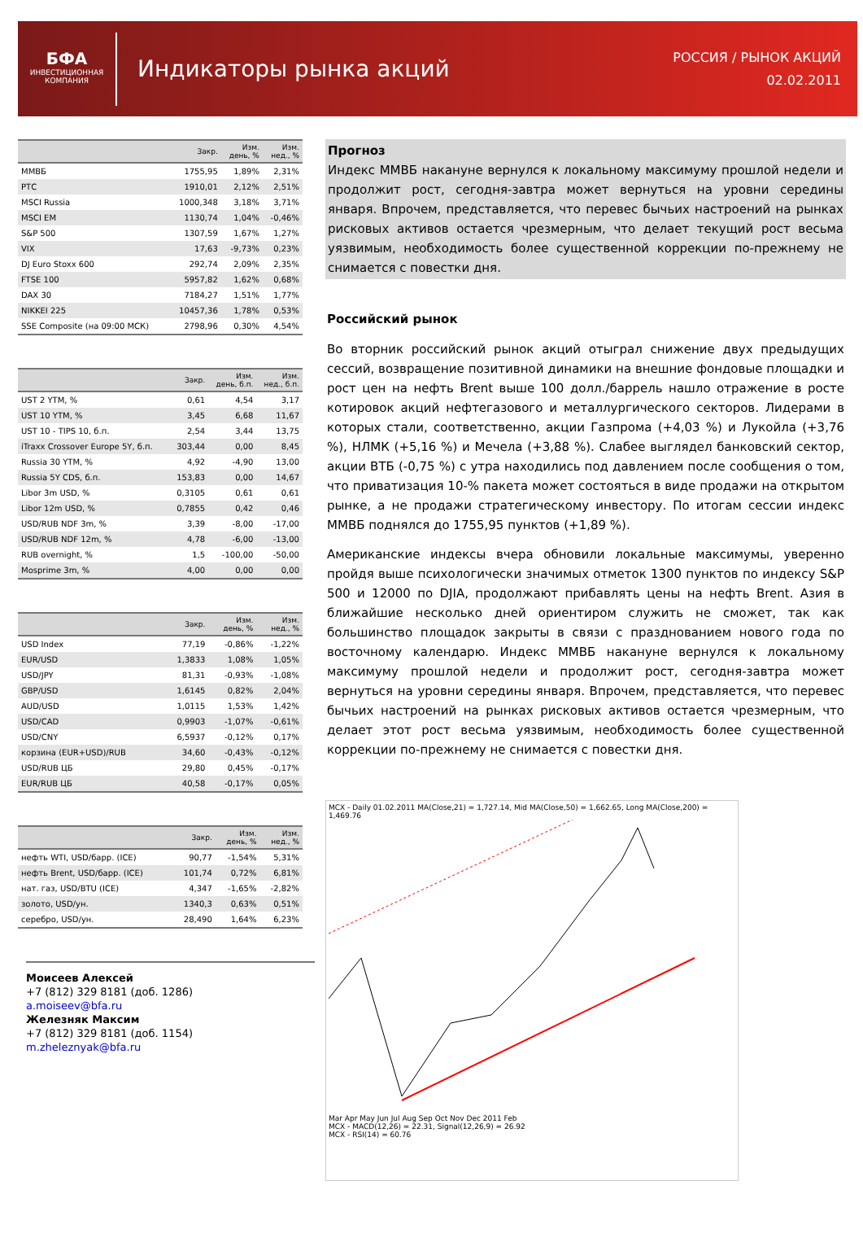БФА
ИНВЕСТИЦИОННАЯ
КОМПАНИЯ
Индикаторы рынка акций
РОССИЯ / РЫНОК АКЦИЙ
02.02.2011
| | Закр. | Изм. день, % | Изм. нед., % |
| --- | --- | --- | --- |
| ММВБ | 1755,95 | 1,89% | 2,31% |
| РТС | 1910,01 | 2,12% | 2,51% |
| MSCI Russia | 1000,348 | 3,18% | 3,71% |
| MSCI EM | 1130,74 | 1,04% | -0,46% |
| S&P 500 | 1307,59 | 1,67% | 1,27% |
| VIX | 17,63 | -9,73% | 0,23% |
| DJ Euro Stoxx 600 | 292,74 | 2,09% | 2,35% |
| FTSE 100 | 5957,82 | 1,62% | 0,68% |
| DAX 30 | 7184,27 | 1,51% | 1,77% |
| NIKKEI 225 | 10457,36 | 1,78% | 0,53% |
| SSE Composite (на 09:00 МСК) | 2798,96 | 0,30% | 4,54% |
| | Закр. | Изм. день, б.п. | Изм. нед., б.п. |
| --- | --- | --- | --- |
| UST 2 YTM, % | 0,61 | 4,54 | 3,17 |
| UST 10 YTM, % | 3,45 | 6,68 | 11,67 |
| UST 10 - TIPS 10, б.п. | 2,54 | 3,44 | 13,75 |
| iTraxx Crossover Europe 5Y, б.п. | 303,44 | 0,00 | 8,45 |
| Russia 30 YTM, % | 4,92 | -4,90 | 13,00 |
| Russia 5Y CDS, б.п. | 153,83 | 0,00 | 14,67 |
| Libor 3m USD, % | 0,3105 | 0,61 | 0,61 |
| Libor 12m USD, % | 0,7855 | 0,42 | 0,46 |
| USD/RUB NDF 3m, % | 3,39 | -8,00 | -17,00 |
| USD/RUB NDF 12m, % | 4,78 | -6,00 | -13,00 |
| RUB overnight, % | 1,5 | -100,00 | -50,00 |
| Mosprime 3m, % | 4,00 | 0,00 | 0,00 |
| | Закр. | Изм. день, % | Изм. нед., % |
| --- | --- | --- | --- |
| USD Index | 77,19 | -0,86% | -1,22% |
| EUR/USD | 1,3833 | 1,08% | 1,05% |
| USD/JPY | 81,31 | -0,93% | -1,08% |
| GBP/USD | 1,6145 | 0,82% | 2,04% |
| AUD/USD | 1,0115 | 1,53% | 1,42% |
| USD/CAD | 0,9903 | -1,07% | -0,61% |
| USD/CNY | 6,5937 | -0,12% | 0,17% |
| корзина (EUR+USD)/RUB | 34,60 | -0,43% | -0,12% |
| USD/RUB ЦБ | 29,80 | 0,45% | -0,17% |
| EUR/RUB ЦБ | 40,58 | -0,17% | 0,05% |
| | Закр. | Изм. день, % | Изм. нед., % |
| --- | --- | --- | --- |
| нефть WTI, USD/барр. (ICE) | 90,77 | -1,54% | 5,31% |
| нефть Brent, USD/барр. (ICE) | 101,74 | 0,72% | 6,81% |
| нат. газ, USD/BTU (ICE) | 4,347 | -1,65% | -2,82% |
| золото, USD/ун. | 1340,3 | 0,63% | 0,51% |
| серебро, USD/ун. | 28,490 | 1,64% | 6,23% |
Моисеев Алексей
+7 (812) 329 8181 (доб. 1286)
a.moiseev@bfa.ru
Железняк Максим
+7 (812) 329 8181 (доб. 1154)
m.zheleznyak@bfa.ru
Прогноз
Индекс ММВБ накануне вернулся к локальному максимуму прошлой недели и продолжит рост, сегодня-завтра может вернуться на уровни середины января. Впрочем, представляется, что перевес бычьих настроений на рынках рисковых активов остается чрезмерным, что делает текущий рост весьма уязвимым, необходимость более существенной коррекции по-прежнему не снимается с повестки дня.
Российский рынок
Во вторник российский рынок акций отыграл снижение двух предыдущих сессий, возвращение позитивной динамики на внешние фондовые площадки и рост цен на нефть Brent выше 100 долл./баррель нашло отражение в росте котировок акций нефтегазового и металлургического секторов. Лидерами в которых стали, соответственно, акции Газпрома (+4,03 %) и Лукойла (+3,76 %), НЛМК (+5,16 %) и Мечела (+3,88 %). Слабее выглядел банковский сектор, акции ВТБ (-0,75 %) с утра находились под давлением после сообщения о том, что приватизация 10-% пакета может состояться в виде продажи на открытом рынке, а не продажи стратегическому инвестору. По итогам сессии индекс ММВБ поднялся до 1755,95 пунктов (+1,89 %).
Американские индексы вчера обновили локальные максимумы, уверенно пройдя выше психологически значимых отметок 1300 пунктов по индексу S&P 500 и 12000 по DJIA, продолжают прибавлять цены на нефть Brent. Азия в ближайшие несколько дней ориентиром служить не сможет, так как большинство площадок закрыты в связи с празднованием нового года по восточному календарю. Индекс ММВБ накануне вернулся к локальному максимуму прошлой недели и продолжит рост, сегодня-завтра может вернуться на уровни середины января. Впрочем, представляется, что перевес бычьих настроений на рынках рисковых активов остается чрезмерным, что делает этот рост весьма уязвимым, необходимость более существенной коррекции по-прежнему не снимается с повестки дня.
MCX - Daily 01.02.2011 MA(Close,21) = 1,727.14, Mid MA(Close,50) = 1,662.65, Long MA(Close,200) = 1,469.76
Mar Apr May Jun Jul Aug Sep Oct Nov Dec 2011 Feb
MCX - MACD(12,26) = 22.31, Signal(12,26,9) = 26.92
MCX - RSI(14) = 60.76